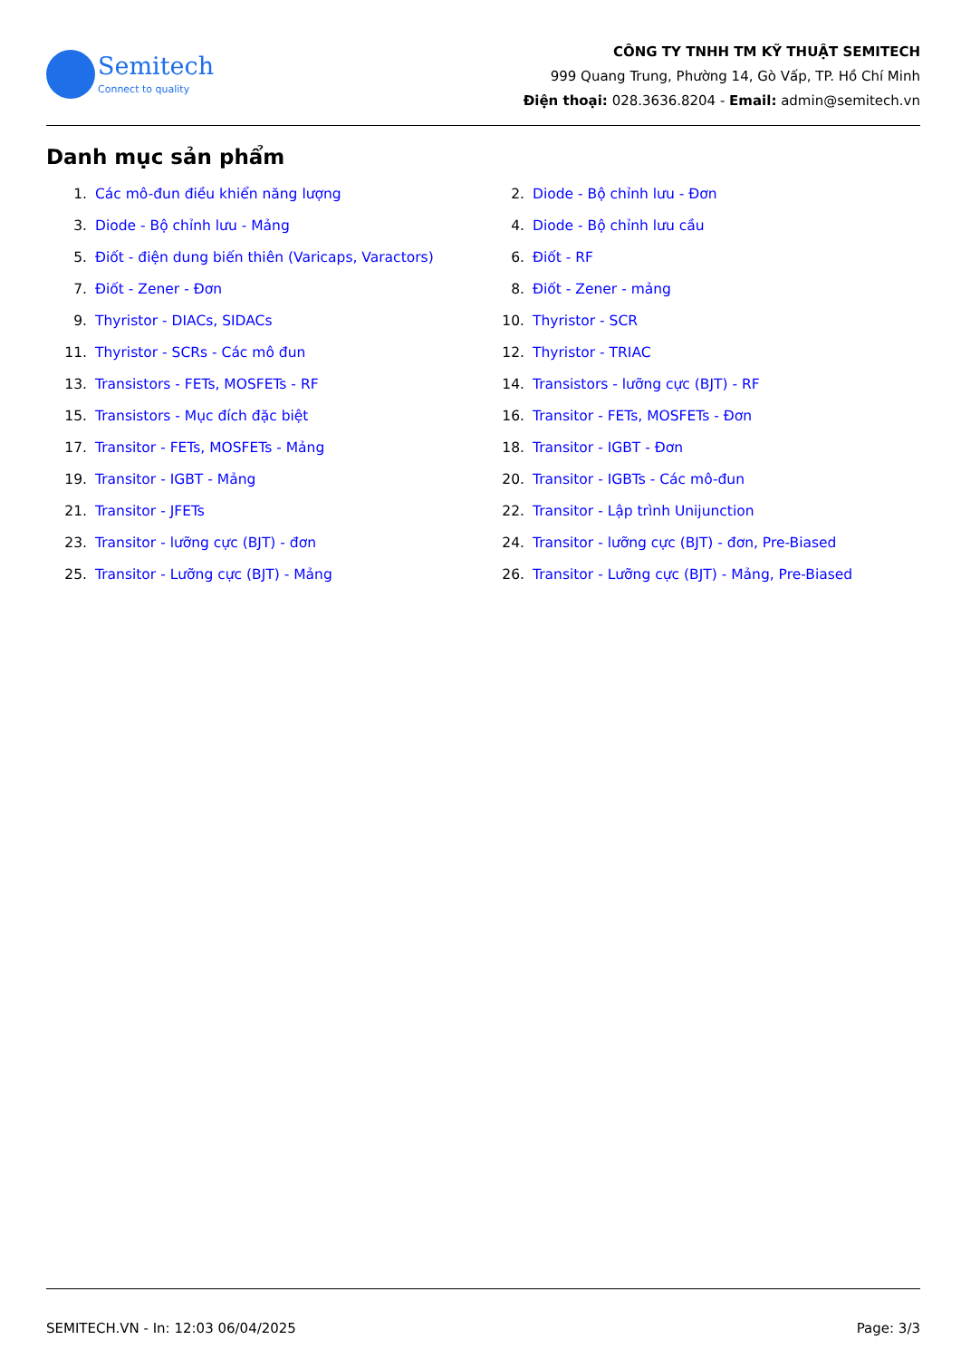Semitech
Connect to quality
CÔNG TY TNHH TM KỸ THUẬT SEMITECH
999 Quang Trung, Phường 14, Gò Vấp, TP. Hồ Chí Minh
Điện thoại: 028.3636.8204 - Email: admin@semitech.vn
Danh mục sản phẩm
1. Các mô-đun điều khiển năng lượng
2. Diode - Bộ chỉnh lưu - Đơn
3. Diode - Bộ chỉnh lưu - Mảng
4. Diode - Bộ chỉnh lưu cầu
5. Điốt - điện dung biến thiên (Varicaps, Varactors)
6. Điốt - RF
7. Điốt - Zener - Đơn
8. Điốt - Zener - mảng
9. Thyristor - DIACs, SIDACs
10. Thyristor - SCR
11. Thyristor - SCRs - Các mô đun
12. Thyristor - TRIAC
13. Transistors - FETs, MOSFETs - RF
14. Transistors - lưỡng cực (BJT) - RF
15. Transistors - Mục đích đặc biệt
16. Transitor - FETs, MOSFETs - Đơn
17. Transitor - FETs, MOSFETs - Mảng
18. Transitor - IGBT - Đơn
19. Transitor - IGBT - Mảng
20. Transitor - IGBTs - Các mô-đun
21. Transitor - JFETs
22. Transitor - Lập trình Unijunction
23. Transitor - lưỡng cực (BJT) - đơn
24. Transitor - lưỡng cực (BJT) - đơn, Pre-Biased
25. Transitor - Lưỡng cực (BJT) - Mảng
26. Transitor - Lưỡng cực (BJT) - Mảng, Pre-Biased
SEMITECH.VN - In: 12:03 06/04/2025 Page: 3/3